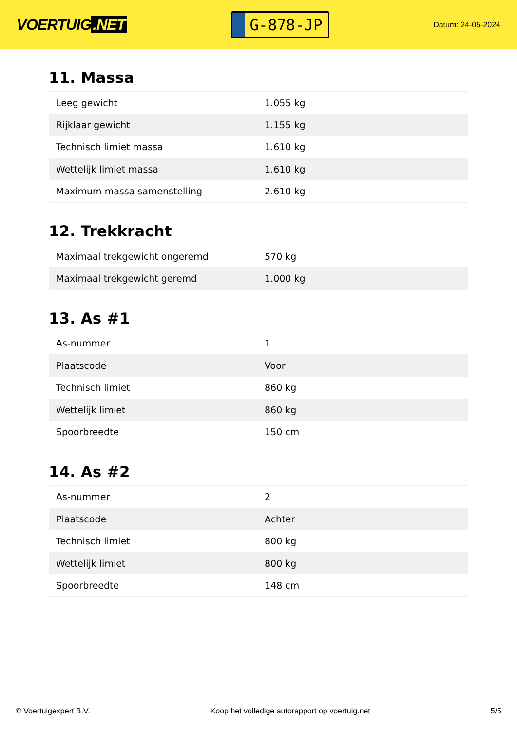VOERTUIG.NET
G-878-JP
Datum: 24-05-2024
11. Massa
| Leeg gewicht | 1.055 kg |
| Rijklaar gewicht | 1.155 kg |
| Technisch limiet massa | 1.610 kg |
| Wettelijk limiet massa | 1.610 kg |
| Maximum massa samenstelling | 2.610 kg |
12. Trekkracht
| Maximaal trekgewicht ongeremd | 570 kg |
| Maximaal trekgewicht geremd | 1.000 kg |
13. As #1
| As-nummer | 1 |
| Plaatscode | Voor |
| Technisch limiet | 860 kg |
| Wettelijk limiet | 860 kg |
| Spoorbreedte | 150 cm |
14. As #2
| As-nummer | 2 |
| Plaatscode | Achter |
| Technisch limiet | 800 kg |
| Wettelijk limiet | 800 kg |
| Spoorbreedte | 148 cm |
© Voertuigexpert B.V. Koop het volledige autorapport op voertuig.net 5/5